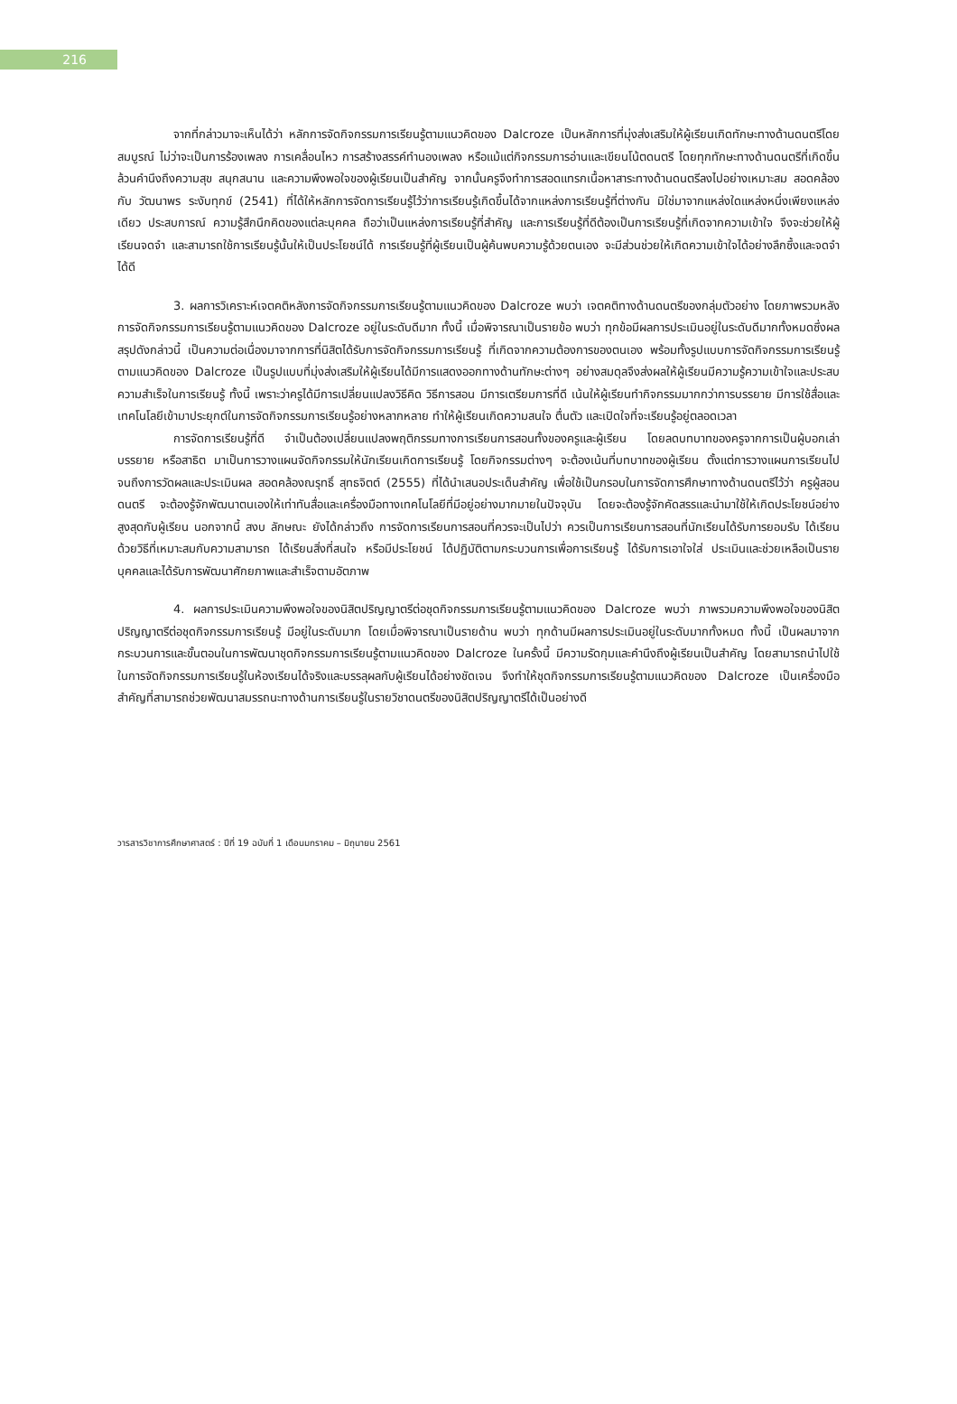216
จากที่กล่าวมาจะเห็นได้ว่า หลักการจัดกิจกรรมการเรียนรู้ตามแนวคิดของ Dalcroze เป็นหลักการที่มุ่งส่งเสริมให้ผู้เรียนเกิดทักษะทางด้านดนตรีโดยสมบูรณ์ ไม่ว่าจะเป็นการร้องเพลง การเคลื่อนไหว การสร้างสรรค์ทำนองเพลง หรือแม้แต่กิจกรรมการอ่านและเขียนโน้ตดนตรี โดยทุกทักษะทางด้านดนตรีที่เกิดขึ้น ล้วนคำนึงถึงความสุข สนุกสนาน และความพึงพอใจของผู้เรียนเป็นสำคัญ จากนั้นครูจึงทำการสอดแทรกเนื้อหาสาระทางด้านดนตรีลงไปอย่างเหมาะสม สอดคล้องกับ วัฒนาพร ระงับทุกข์ (2541) ที่ได้ให้หลักการจัดการเรียนรู้ไว้ว่าการเรียนรู้เกิดขึ้นได้จากแหล่งการเรียนรู้ที่ต่างกัน มิใช่มาจากแหล่งใดแหล่งหนึ่งเพียงแหล่งเดียว ประสบการณ์ ความรู้สึกนึกคิดของแต่ละบุคคล ถือว่าเป็นแหล่งการเรียนรู้ที่สำคัญ และการเรียนรู้ที่ดีต้องเป็นการเรียนรู้ที่เกิดจากความเข้าใจ จึงจะช่วยให้ผู้เรียนจดจำ และสามารถใช้การเรียนรู้นั้นให้เป็นประโยชน์ได้ การเรียนรู้ที่ผู้เรียนเป็นผู้ค้นพบความรู้ด้วยตนเอง จะมีส่วนช่วยให้เกิดความเข้าใจได้อย่างลึกซึ้งและจดจำได้ดี
3. ผลการวิเคราะห์เจตคติหลังการจัดกิจกรรมการเรียนรู้ตามแนวคิดของ Dalcroze พบว่า เจตคติทางด้านดนตรีของกลุ่มตัวอย่าง โดยภาพรวมหลังการจัดกิจกรรมการเรียนรู้ตามแนวคิดของ Dalcroze อยู่ในระดับดีมาก ทั้งนี้ เมื่อพิจารณาเป็นรายข้อ พบว่า ทุกข้อมีผลการประเมินอยู่ในระดับดีมากทั้งหมดซึ่งผลสรุปดังกล่าวนี้ เป็นความต่อเนื่องมาจากการที่นิสิตได้รับการจัดกิจกรรมการเรียนรู้ ที่เกิดจากความต้องการของตนเอง พร้อมทั้งรูปแบบการจัดกิจกรรมการเรียนรู้ตามแนวคิดของ Dalcroze เป็นรูปแบบที่มุ่งส่งเสริมให้ผู้เรียนได้มีการแสดงออกทางด้านทักษะต่างๆ อย่างสมดุลจึงส่งผลให้ผู้เรียนมีความรู้ความเข้าใจและประสบความสำเร็จในการเรียนรู้ ทั้งนี้ เพราะว่าครูได้มีการเปลี่ยนแปลงวิธีคิด วิธีการสอน มีการเตรียมการที่ดี เน้นให้ผู้เรียนทำกิจกรรมมากกว่าการบรรยาย มีการใช้สื่อและเทคโนโลยีเข้ามาประยุกต์ในการจัดกิจกรรมการเรียนรู้อย่างหลากหลาย ทำให้ผู้เรียนเกิดความสนใจ ตื่นตัว และเปิดใจที่จะเรียนรู้อยู่ตลอดเวลา
การจัดการเรียนรู้ที่ดี จำเป็นต้องเปลี่ยนแปลงพฤติกรรมทางการเรียนการสอนทั้งของครูและผู้เรียน โดยลดบทบาทของครูจากการเป็นผู้บอกเล่า บรรยาย หรือสาธิต มาเป็นการวางแผนจัดกิจกรรมให้นักเรียนเกิดการเรียนรู้ โดยกิจกรรมต่างๆ จะต้องเน้นที่บทบาทของผู้เรียน ตั้งแต่การวางแผนการเรียนไปจนถึงการวัดผลและประเมินผล สอดคล้องณรุทธิ์ สุทธจิตต์ (2555) ที่ได้นำเสนอประเด็นสำคัญ เพื่อใช้เป็นกรอบในการจัดการศึกษาทางด้านดนตรีไว้ว่า ครูผู้สอนดนตรี จะต้องรู้จักพัฒนาตนเองให้เท่าทันสื่อและเครื่องมือทางเทคโนโลยีที่มีอยู่อย่างมากมายในปัจจุบัน โดยจะต้องรู้จักคัดสรรและนำมาใช้ให้เกิดประโยชน์อย่างสูงสุดกับผู้เรียน นอกจากนี้ สงบ ลักษณะ ยังได้กล่าวถึง การจัดการเรียนการสอนที่ควรจะเป็นไปว่า ควรเป็นการเรียนการสอนที่นักเรียนได้รับการยอมรับ ได้เรียนด้วยวิธีที่เหมาะสมกับความสามารถ ได้เรียนสิ่งที่สนใจ หรือมีประโยชน์ ได้ปฏิบัติตามกระบวนการเพื่อการเรียนรู้ ได้รับการเอาใจใส่ ประเมินและช่วยเหลือเป็นรายบุคคลและได้รับการพัฒนาศักยภาพและสำเร็จตามอัตภาพ
4. ผลการประเมินความพึงพอใจของนิสิตปริญญาตรีต่อชุดกิจกรรมการเรียนรู้ตามแนวคิดของ Dalcroze พบว่า ภาพรวมความพึงพอใจของนิสิตปริญญาตรีต่อชุดกิจกรรมการเรียนรู้ มีอยู่ในระดับมาก โดยเมื่อพิจารณาเป็นรายด้าน พบว่า ทุกด้านมีผลการประเมินอยู่ในระดับมากทั้งหมด ทั้งนี้ เป็นผลมาจากกระบวนการและขั้นตอนในการพัฒนาชุดกิจกรรมการเรียนรู้ตามแนวคิดของ Dalcroze ในครั้งนี้ มีความรัดกุมและคำนึงถึงผู้เรียนเป็นสำคัญ โดยสามารถนำไปใช้ในการจัดกิจกรรมการเรียนรู้ในห้องเรียนได้จริงและบรรลุผลกับผู้เรียนได้อย่างชัดเจน จึงทำให้ชุดกิจกรรมการเรียนรู้ตามแนวคิดของ Dalcroze เป็นเครื่องมือสำคัญที่สามารถช่วยพัฒนาสมรรถนะทางด้านการเรียนรู้ในรายวิชาดนตรีของนิสิตปริญญาตรีได้เป็นอย่างดี
วารสารวิชาการศึกษาศาสตร์ : ปีที่ 19 ฉบับที่ 1 เดือนมกราคม – มิถุนายน 2561